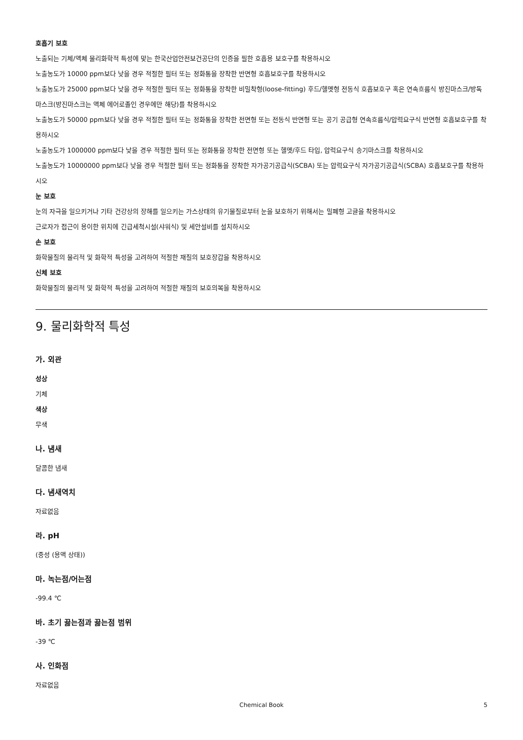호흡기 보호
노출되는 기체/액체 물리화학적 특성에 맞는 한국산업안전보건공단의 인증을 필한 호흡용 보호구를 착용하시오
노출농도가 10000 ppm보다 낮을 경우 적절한 필터 또는 정화통을 장착한 반면형 호흡보호구를 착용하시오
노출농도가 25000 ppm보다 낮을 경우 적절한 필터 또는 정화통을 장착한 비밀착형(loose-fitting) 후드/헬멧형 전동식 호흡보호구 혹은 연속흐름식 방진마스크/방독마스크(방진마스크는 액체 에어로졸인 경우에만 해당)를 착용하시오
노출농도가 50000 ppm보다 낮을 경우 적절한 필터 또는 정화통을 장착한 전면형 또는 전동식 반면형 또는 공기 공급형 연속흐름식/압력요구식 반면형 호흡보호구를 착용하시오
노출농도가 1000000 ppm보다 낮을 경우 적절한 필터 또는 정화통을 장착한 전면형 또는 헬멧/후드 타입, 압력요구식 송기마스크를 착용하시오
노출농도가 10000000 ppm보다 낮을 경우 적절한 필터 또는 정화통을 장착한 자가공기공급식(SCBA) 또는 압력요구식 자가공기공급식(SCBA) 호흡보호구를 착용하시오
눈 보호
눈의 자극을 일으키거나 기타 건강상의 장해를 일으키는 가스상태의 유기물질로부터 눈을 보호하기 위해서는 밀폐형 고글을 착용하시오
근로자가 접근이 용이한 위치에 긴급세척시설(샤워식) 및 세안설비를 설치하시오
손 보호
화학물질의 물리적 및 화학적 특성을 고려하여 적절한 재질의 보호장갑을 착용하시오
신체 보호
화학물질의 물리적 및 화학적 특성을 고려하여 적절한 재질의 보호의복을 착용하시오
9. 물리화학적 특성
가. 외관
성상
기체
색상
무색
나. 냄새
달콤한 냄새
다. 냄새역치
자료없음
라. pH
(중성 (용액 상태))
마. 녹는점/어는점
-99.4 ℃
바. 초기 끓는점과 끓는점 범위
-39 ℃
사. 인화점
자료없음
Chemical Book 5